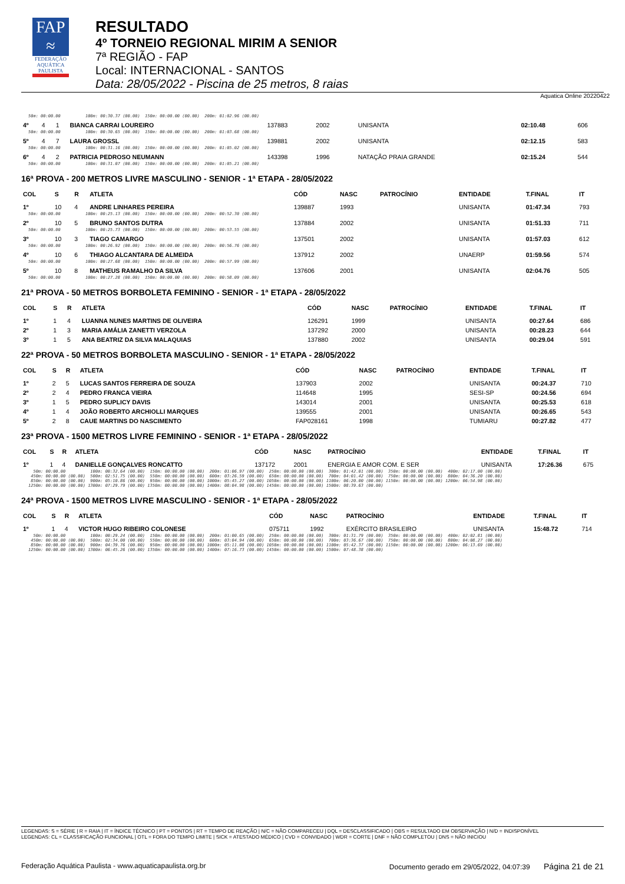FAP
≈
FEDERAÇÃO AQUÁTICA PAULISTA
RESULTADO
4º TORNEIO REGIONAL MIRIM A SENIOR
7ª REGIÃO - FAP
Local: INTERNACIONAL - SANTOS
Data: 28/05/2022 - Piscina de 25 metros, 8 raias
Aquatica Online 20220422
| 50m: 00:00.00 100m: 00:30.37 (00.00) 150m: 00:00.00 (00.00) 200m: 01:02.96 (00.00) | | | | | | | | | |
| 4º | 4 | 1 | BIANCA CARRAI LOUREIRO | 137883 | 2002 | | UNISANTA | 02:10.48 | 606 |
| 50m: 00:00.00 100m: 00:30.65 (00.00) 150m: 00:00.00 (00.00) 200m: 01:03.68 (00.00) | | | | | | | | | |
| 5º | 4 | 7 | LAURA GROSSL | 139881 | 2002 | | UNISANTA | 02:12.15 | 583 |
| 50m: 00:00.00 100m: 00:31.16 (00.00) 150m: 00:00.00 (00.00) 200m: 01:05.02 (00.00) | | | | | | | | | |
| 6º | 4 | 2 | PATRICIA PEDROSO NEUMANN | 143398 | 1996 | | NATAÇÃO PRAIA GRANDE | 02:15.24 | 544 |
| 50m: 00:00.00 100m: 00:31.07 (00.00) 150m: 00:00.00 (00.00) 200m: 01:05.21 (00.00) | | | | | | | | | |
16ª PROVA - 200 METROS LIVRE MASCULINO - SENIOR - 1ª ETAPA - 28/05/2022
| COL | S | R | ATLETA | CÓD | NASC | PATROCÍNIO | ENTIDADE | T.FINAL | IT |
| --- | --- | --- | --- | --- | --- | --- | --- | --- | --- |
| 1º | 10 | 4 | ANDRE LINHARES PEREIRA | 139887 | 1993 | | UNISANTA | 01:47.34 | 793 |
| 50m: 00:00.00 100m: 00:25.13 (00.00) 150m: 00:00.00 (00.00) 200m: 00:52.30 (00.00) | | | | | | | | | |
| 2º | 10 | 5 | BRUNO SANTOS DUTRA | 137884 | 2002 | | UNISANTA | 01:51.33 | 711 |
| 50m: 00:00.00 100m: 00:25.73 (00.00) 150m: 00:00.00 (00.00) 200m: 00:53.55 (00.00) | | | | | | | | | |
| 3º | 10 | 3 | TIAGO CAMARGO | 137501 | 2002 | | UNISANTA | 01:57.03 | 612 |
| 50m: 00:00.00 100m: 00:26.92 (00.00) 150m: 00:00.00 (00.00) 200m: 00:56.76 (00.00) | | | | | | | | | |
| 4º | 10 | 6 | THIAGO ALCANTARA DE ALMEIDA | 137912 | 2002 | | UNAERP | 01:59.56 | 574 |
| 50m: 00:00.00 100m: 00:27.68 (00.00) 150m: 00:00.00 (00.00) 200m: 00:57.99 (00.00) | | | | | | | | | |
| 5º | 10 | 8 | MATHEUS RAMALHO DA SILVA | 137606 | 2001 | | UNISANTA | 02:04.76 | 505 |
| 50m: 00:00.00 100m: 00:27.28 (00.00) 150m: 00:00.00 (00.00) 200m: 00:58.09 (00.00) | | | | | | | | | |
21ª PROVA - 50 METROS BORBOLETA FEMININO - SENIOR - 1ª ETAPA - 28/05/2022
| COL | S | R | ATLETA | CÓD | NASC | PATROCÍNIO | ENTIDADE | T.FINAL | IT |
| --- | --- | --- | --- | --- | --- | --- | --- | --- | --- |
| 1º | 1 | 4 | LUANNA NUNES MARTINS DE OLIVEIRA | 126291 | 1999 | | UNISANTA | 00:27.64 | 686 |
| 2º | 1 | 3 | MARIA AMÁLIA ZANETTI VERZOLA | 137292 | 2000 | | UNISANTA | 00:28.23 | 644 |
| 3º | 1 | 5 | ANA BEATRIZ DA SILVA MALAQUIAS | 137880 | 2002 | | UNISANTA | 00:29.04 | 591 |
22ª PROVA - 50 METROS BORBOLETA MASCULINO - SENIOR - 1ª ETAPA - 28/05/2022
| COL | S | R | ATLETA | CÓD | NASC | PATROCÍNIO | ENTIDADE | T.FINAL | IT |
| --- | --- | --- | --- | --- | --- | --- | --- | --- | --- |
| 1º | 2 | 5 | LUCAS SANTOS FERREIRA DE SOUZA | 137903 | 2002 | | UNISANTA | 00:24.37 | 710 |
| 2º | 2 | 4 | PEDRO FRANCA VIEIRA | 114648 | 1995 | | SESI-SP | 00:24.56 | 694 |
| 3º | 1 | 5 | PEDRO SUPLICY DAVIS | 143014 | 2001 | | UNISANTA | 00:25.53 | 618 |
| 4º | 1 | 4 | JOÃO ROBERTO ARCHIOLLI MARQUES | 139555 | 2001 | | UNISANTA | 00:26.65 | 543 |
| 5º | 2 | 8 | CAUE MARTINS DO NASCIMENTO | FAP028161 | 1998 | | TUMIARU | 00:27.82 | 477 |
23ª PROVA - 1500 METROS LIVRE FEMININO - SENIOR - 1ª ETAPA - 28/05/2022
| COL | S | R | ATLETA | CÓD | NASC | PATROCÍNIO | ENTIDADE | T.FINAL | IT |
| --- | --- | --- | --- | --- | --- | --- | --- | --- | --- |
| 1º | 1 | 4 | DANIELLE GONÇALVES RONCATTO | 137172 | 2001 | ENERGIA E AMOR COM. E SER | UNISANTA | 17:26.36 | 675 |
| 50m: 00:00.00 100m: 00:32.64 (00.00) 150m: 00:00.00 (00.00) 200m: 01:06.97 (00.00) 250m: 00:00.00 (00.00) 300m: 01:42.01 (00.00) 350m: 00:00.00 (00.00) 400m: 02:17.00 (00.00) 450m: 00:00.00 (00.00) 500m: 02:51.75 (00.00) 550m: 00:00.00 (00.00) 600m: 03:26.59 (00.00) 650m: 00:00.00 (00.00) 700m: 04:01.42 (00.00) 750m: 00:00.00 (00.00) 800m: 04:36.20 (00.00) 850m: 00:00.00 (00.00) 900m: 05:10.86 (00.00) 950m: 00:00.00 (00.00) 1000m: 05:45.27 (00.00) 1050m: 00:00.00 (00.00) 1100m: 06:20.00 (00.00) 1150m: 00:00.00 (00.00) 1200m: 06:54.98 (00.00) 1250m: 00:00.00 (00.00) 1300m: 07:29.79 (00.00) 1350m: 00:00.00 (00.00) 1400m: 08:04.98 (00.00) 1450m: 00:00.00 (00.00) 1500m: 08:39.63 (00.00) | | | | | | | | | |
24ª PROVA - 1500 METROS LIVRE MASCULINO - SENIOR - 1ª ETAPA - 28/05/2022
| COL | S | R | ATLETA | CÓD | NASC | PATROCÍNIO | ENTIDADE | T.FINAL | IT |
| --- | --- | --- | --- | --- | --- | --- | --- | --- | --- |
| 1º | 1 | 4 | VICTOR HUGO RIBEIRO COLONESE | 075711 | 1992 | EXÉRCITO BRASILEIRO | UNISANTA | 15:48.72 | 714 |
| 50m: 00:00.00 100m: 00:29.24 (00.00) 150m: 00:00.00 (00.00) 200m: 01:00.65 (00.00) 250m: 00:00.00 (00.00) 300m: 01:31.79 (00.00) 350m: 00:00.00 (00.00) 400m: 02:02.81 (00.00) 450m: 00:00.00 (00.00) 500m: 02:34.00 (00.00) 550m: 00:00.00 (00.00) 600m: 03:04.94 (00.00) 650m: 00:00.00 (00.00) 700m: 03:36.67 (00.00) 750m: 00:00.00 (00.00) 800m: 04:08.27 (00.00) 850m: 00:00.00 (00.00) 900m: 04:39.76 (00.00) 950m: 00:00.00 (00.00) 1000m: 05:11.08 (00.00) 1050m: 00:00.00 (00.00) 1100m: 05:42.37 (00.00) 1150m: 00:00.00 (00.00) 1200m: 06:13.69 (00.00) 1250m: 00:00.00 (00.00) 1300m: 06:45.26 (00.00) 1350m: 00:00.00 (00.00) 1400m: 07:16.73 (00.00) 1450m: 00:00.00 (00.00) 1500m: 07:48.38 (00.00) | | | | | | | | | |
LEGENDAS: S = SÉRIE | R = RAIA | IT = ÍNDICE TÉCNICO | PT = PONTOS | RT = TEMPO DE REAÇÃO | N/C = NÃO COMPARECEU | DQL = DESCLASSIFICADO | OBS = RESULTADO EM OBSERVAÇÃO | N/D = INDISPONÍVEL
LEGENDAS: CL = CLASSIFICAÇÃO FUNCIONAL | OTL = FORA DO TEMPO LIMITE | SICK = ATESTADO MÉDICO | CVD = CONVIDADO | WDR = CORTE | DNF = NÃO COMPLETOU | DNS = NÃO INICIOU
Federação Aquática Paulista - www.aquaticapaulista.org.br Documento gerado em 29/05/2022, 04:07:39 Página 21 de 21